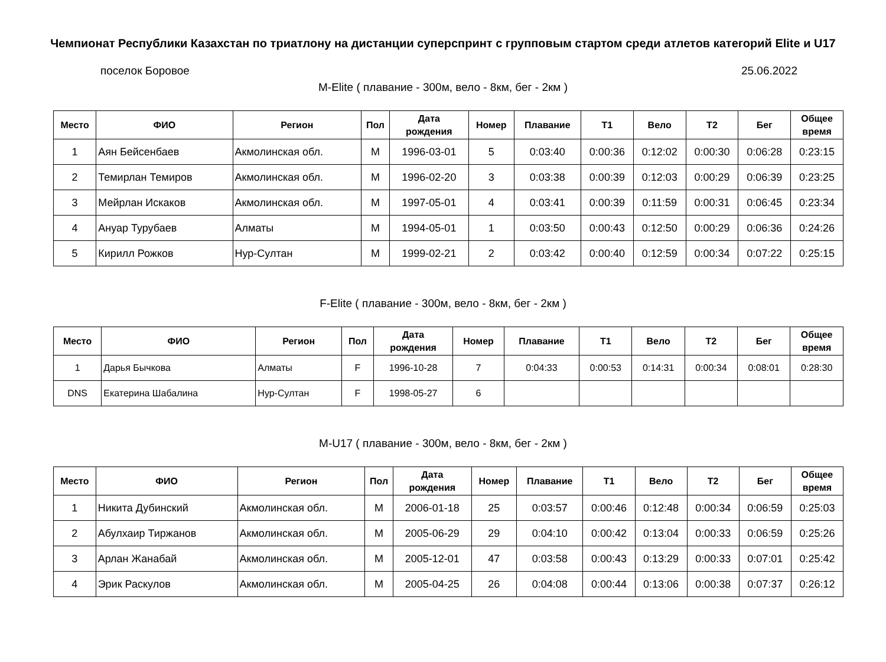Чемпионат Республики Казахстан по триатлону на дистанции суперспринт с групповым стартом среди атлетов категорий Elite и U17
поселок Боровое 25.06.2022
M-Elite ( плавание - 300м, вело - 8км, бег - 2км )
| Место | ФИО | Регион | Пол | Дата рождения | Номер | Плавание | T1 | Вело | T2 | Бег | Общее время |
| --- | --- | --- | --- | --- | --- | --- | --- | --- | --- | --- | --- |
| 1 | Аян Бейсенбаев | Акмолинская обл. | M | 1996-03-01 | 5 | 0:03:40 | 0:00:36 | 0:12:02 | 0:00:30 | 0:06:28 | 0:23:15 |
| 2 | Темирлан Темиров | Акмолинская обл. | M | 1996-02-20 | 3 | 0:03:38 | 0:00:39 | 0:12:03 | 0:00:29 | 0:06:39 | 0:23:25 |
| 3 | Мейрлан Искаков | Акмолинская обл. | M | 1997-05-01 | 4 | 0:03:41 | 0:00:39 | 0:11:59 | 0:00:31 | 0:06:45 | 0:23:34 |
| 4 | Ануар Турубаев | Алматы | M | 1994-05-01 | 1 | 0:03:50 | 0:00:43 | 0:12:50 | 0:00:29 | 0:06:36 | 0:24:26 |
| 5 | Кирилл Рожков | Нур-Султан | M | 1999-02-21 | 2 | 0:03:42 | 0:00:40 | 0:12:59 | 0:00:34 | 0:07:22 | 0:25:15 |
F-Elite ( плавание - 300м, вело - 8км, бег - 2км )
| Место | ФИО | Регион | Пол | Дата рождения | Номер | Плавание | T1 | Вело | T2 | Бег | Общее время |
| --- | --- | --- | --- | --- | --- | --- | --- | --- | --- | --- | --- |
| 1 | Дарья Бычкова | Алматы | F | 1996-10-28 | 7 | 0:04:33 | 0:00:53 | 0:14:31 | 0:00:34 | 0:08:01 | 0:28:30 |
| DNS | Екатерина Шабалина | Нур-Султан | F | 1998-05-27 | 6 | | | | | | |
M-U17 ( плавание - 300м, вело - 8км, бег - 2км )
| Место | ФИО | Регион | Пол | Дата рождения | Номер | Плавание | T1 | Вело | T2 | Бег | Общее время |
| --- | --- | --- | --- | --- | --- | --- | --- | --- | --- | --- | --- |
| 1 | Никита Дубинский | Акмолинская обл. | M | 2006-01-18 | 25 | 0:03:57 | 0:00:46 | 0:12:48 | 0:00:34 | 0:06:59 | 0:25:03 |
| 2 | Абулхаир Тиржанов | Акмолинская обл. | M | 2005-06-29 | 29 | 0:04:10 | 0:00:42 | 0:13:04 | 0:00:33 | 0:06:59 | 0:25:26 |
| 3 | Арлан Жанабай | Акмолинская обл. | M | 2005-12-01 | 47 | 0:03:58 | 0:00:43 | 0:13:29 | 0:00:33 | 0:07:01 | 0:25:42 |
| 4 | Эрик Раскулов | Акмолинская обл. | M | 2005-04-25 | 26 | 0:04:08 | 0:00:44 | 0:13:06 | 0:00:38 | 0:07:37 | 0:26:12 |